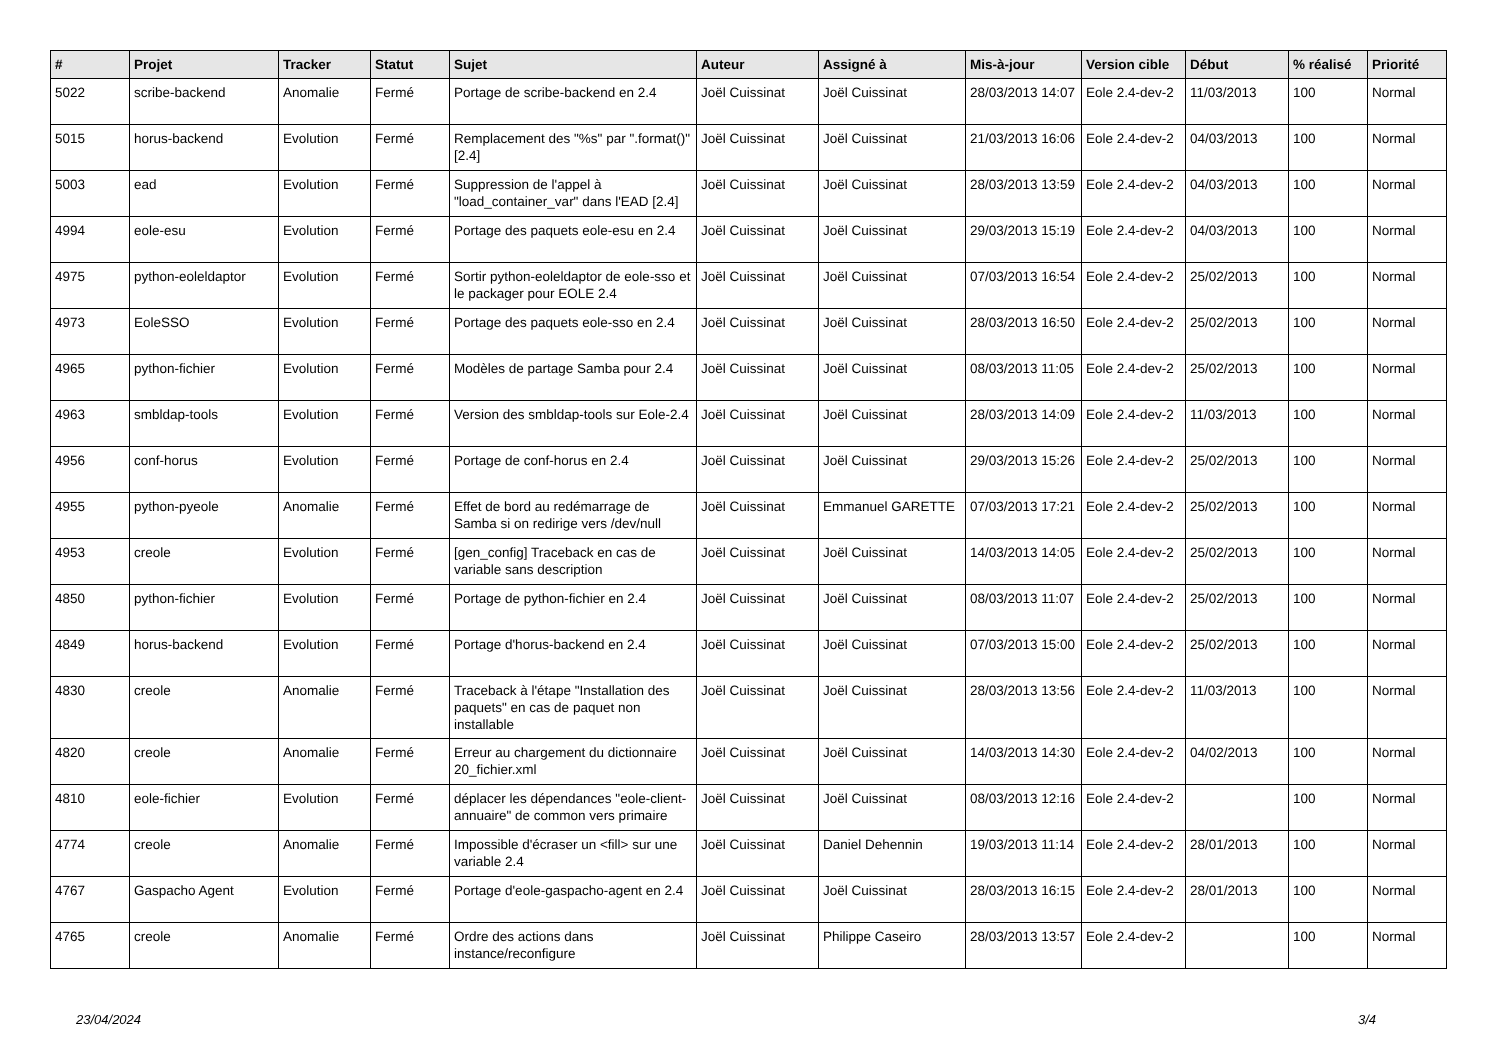| # | Projet | Tracker | Statut | Sujet | Auteur | Assigné à | Mis-à-jour | Version cible | Début | % réalisé | Priorité |
| --- | --- | --- | --- | --- | --- | --- | --- | --- | --- | --- | --- |
| 5022 | scribe-backend | Anomalie | Fermé | Portage de scribe-backend en 2.4 | Joël Cuissinat | Joël Cuissinat | 28/03/2013 14:07 | Eole 2.4-dev-2 | 11/03/2013 | 100 | Normal |
| 5015 | horus-backend | Evolution | Fermé | Remplacement des "%s" par ".format()" [2.4] | Joël Cuissinat | Joël Cuissinat | 21/03/2013 16:06 | Eole 2.4-dev-2 | 04/03/2013 | 100 | Normal |
| 5003 | ead | Evolution | Fermé | Suppression de l'appel à "load_container_var" dans l'EAD [2.4] | Joël Cuissinat | Joël Cuissinat | 28/03/2013 13:59 | Eole 2.4-dev-2 | 04/03/2013 | 100 | Normal |
| 4994 | eole-esu | Evolution | Fermé | Portage des paquets eole-esu en 2.4 | Joël Cuissinat | Joël Cuissinat | 29/03/2013 15:19 | Eole 2.4-dev-2 | 04/03/2013 | 100 | Normal |
| 4975 | python-eoleldaptor | Evolution | Fermé | Sortir python-eoleldaptor de eole-sso et le packager pour EOLE 2.4 | Joël Cuissinat | Joël Cuissinat | 07/03/2013 16:54 | Eole 2.4-dev-2 | 25/02/2013 | 100 | Normal |
| 4973 | EoleSSO | Evolution | Fermé | Portage des paquets eole-sso en 2.4 | Joël Cuissinat | Joël Cuissinat | 28/03/2013 16:50 | Eole 2.4-dev-2 | 25/02/2013 | 100 | Normal |
| 4965 | python-fichier | Evolution | Fermé | Modèles de partage Samba pour 2.4 | Joël Cuissinat | Joël Cuissinat | 08/03/2013 11:05 | Eole 2.4-dev-2 | 25/02/2013 | 100 | Normal |
| 4963 | smbldap-tools | Evolution | Fermé | Version des smbldap-tools sur Eole-2.4 | Joël Cuissinat | Joël Cuissinat | 28/03/2013 14:09 | Eole 2.4-dev-2 | 11/03/2013 | 100 | Normal |
| 4956 | conf-horus | Evolution | Fermé | Portage de conf-horus en 2.4 | Joël Cuissinat | Joël Cuissinat | 29/03/2013 15:26 | Eole 2.4-dev-2 | 25/02/2013 | 100 | Normal |
| 4955 | python-pyeole | Anomalie | Fermé | Effet de bord au redémarrage de Samba si on redirige vers /dev/null | Joël Cuissinat | Emmanuel GARETTE | 07/03/2013 17:21 | Eole 2.4-dev-2 | 25/02/2013 | 100 | Normal |
| 4953 | creole | Evolution | Fermé | [gen_config] Traceback en cas de variable sans description | Joël Cuissinat | Joël Cuissinat | 14/03/2013 14:05 | Eole 2.4-dev-2 | 25/02/2013 | 100 | Normal |
| 4850 | python-fichier | Evolution | Fermé | Portage de python-fichier en 2.4 | Joël Cuissinat | Joël Cuissinat | 08/03/2013 11:07 | Eole 2.4-dev-2 | 25/02/2013 | 100 | Normal |
| 4849 | horus-backend | Evolution | Fermé | Portage d'horus-backend en 2.4 | Joël Cuissinat | Joël Cuissinat | 07/03/2013 15:00 | Eole 2.4-dev-2 | 25/02/2013 | 100 | Normal |
| 4830 | creole | Anomalie | Fermé | Traceback à l'étape "Installation des paquets" en cas de paquet non installable | Joël Cuissinat | Joël Cuissinat | 28/03/2013 13:56 | Eole 2.4-dev-2 | 11/03/2013 | 100 | Normal |
| 4820 | creole | Anomalie | Fermé | Erreur au chargement du dictionnaire 20_fichier.xml | Joël Cuissinat | Joël Cuissinat | 14/03/2013 14:30 | Eole 2.4-dev-2 | 04/02/2013 | 100 | Normal |
| 4810 | eole-fichier | Evolution | Fermé | déplacer les dépendances "eole-client-annuaire" de common vers primaire | Joël Cuissinat | Joël Cuissinat | 08/03/2013 12:16 | Eole 2.4-dev-2 | | 100 | Normal |
| 4774 | creole | Anomalie | Fermé | Impossible d'écraser un <fill> sur une variable 2.4 | Joël Cuissinat | Daniel Dehennin | 19/03/2013 11:14 | Eole 2.4-dev-2 | 28/01/2013 | 100 | Normal |
| 4767 | Gaspacho Agent | Evolution | Fermé | Portage d'eole-gaspacho-agent en 2.4 | Joël Cuissinat | Joël Cuissinat | 28/03/2013 16:15 | Eole 2.4-dev-2 | 28/01/2013 | 100 | Normal |
| 4765 | creole | Anomalie | Fermé | Ordre des actions dans instance/reconfigure | Joël Cuissinat | Philippe Caseiro | 28/03/2013 13:57 | Eole 2.4-dev-2 | | 100 | Normal |
23/04/2024 3/4